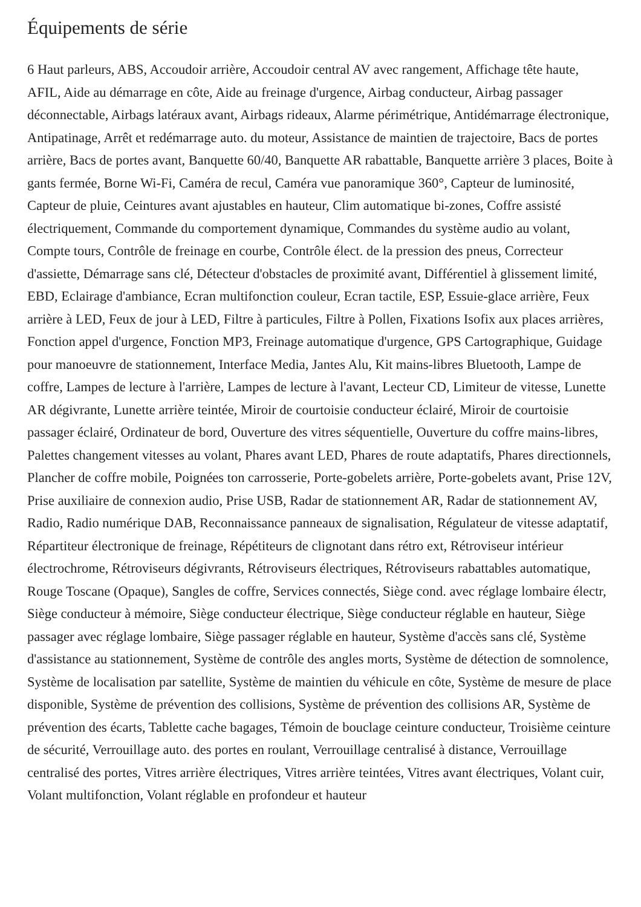Équipements de série
6 Haut parleurs, ABS, Accoudoir arrière, Accoudoir central AV avec rangement, Affichage tête haute, AFIL, Aide au démarrage en côte, Aide au freinage d'urgence, Airbag conducteur, Airbag passager déconnectable, Airbags latéraux avant, Airbags rideaux, Alarme périmétrique, Antidémarrage électronique, Antipatinage, Arrêt et redémarrage auto. du moteur, Assistance de maintien de trajectoire, Bacs de portes arrière, Bacs de portes avant, Banquette 60/40, Banquette AR rabattable, Banquette arrière 3 places, Boite à gants fermée, Borne Wi-Fi, Caméra de recul, Caméra vue panoramique 360°, Capteur de luminosité, Capteur de pluie, Ceintures avant ajustables en hauteur, Clim automatique bi-zones, Coffre assisté électriquement, Commande du comportement dynamique, Commandes du système audio au volant, Compte tours, Contrôle de freinage en courbe, Contrôle élect. de la pression des pneus, Correcteur d'assiette, Démarrage sans clé, Détecteur d'obstacles de proximité avant, Différentiel à glissement limité, EBD, Eclairage d'ambiance, Ecran multifonction couleur, Ecran tactile, ESP, Essuie-glace arrière, Feux arrière à LED, Feux de jour à LED, Filtre à particules, Filtre à Pollen, Fixations Isofix aux places arrières, Fonction appel d'urgence, Fonction MP3, Freinage automatique d'urgence, GPS Cartographique, Guidage pour manoeuvre de stationnement, Interface Media, Jantes Alu, Kit mains-libres Bluetooth, Lampe de coffre, Lampes de lecture à l'arrière, Lampes de lecture à l'avant, Lecteur CD, Limiteur de vitesse, Lunette AR dégivrante, Lunette arrière teintée, Miroir de courtoisie conducteur éclairé, Miroir de courtoisie passager éclairé, Ordinateur de bord, Ouverture des vitres séquentielle, Ouverture du coffre mains-libres, Palettes changement vitesses au volant, Phares avant LED, Phares de route adaptatifs, Phares directionnels, Plancher de coffre mobile, Poignées ton carrosserie, Porte-gobelets arrière, Porte-gobelets avant, Prise 12V, Prise auxiliaire de connexion audio, Prise USB, Radar de stationnement AR, Radar de stationnement AV, Radio, Radio numérique DAB, Reconnaissance panneaux de signalisation, Régulateur de vitesse adaptatif, Répartiteur électronique de freinage, Répétiteurs de clignotant dans rétro ext, Rétroviseur intérieur électrochrome, Rétroviseurs dégivrants, Rétroviseurs électriques, Rétroviseurs rabattables automatique, Rouge Toscane (Opaque), Sangles de coffre, Services connectés, Siège cond. avec réglage lombaire électr, Siège conducteur à mémoire, Siège conducteur électrique, Siège conducteur réglable en hauteur, Siège passager avec réglage lombaire, Siège passager réglable en hauteur, Système d'accès sans clé, Système d'assistance au stationnement, Système de contrôle des angles morts, Système de détection de somnolence, Système de localisation par satellite, Système de maintien du véhicule en côte, Système de mesure de place disponible, Système de prévention des collisions, Système de prévention des collisions AR, Système de prévention des écarts, Tablette cache bagages, Témoin de bouclage ceinture conducteur, Troisième ceinture de sécurité, Verrouillage auto. des portes en roulant, Verrouillage centralisé à distance, Verrouillage centralisé des portes, Vitres arrière électriques, Vitres arrière teintées, Vitres avant électriques, Volant cuir, Volant multifonction, Volant réglable en profondeur et hauteur